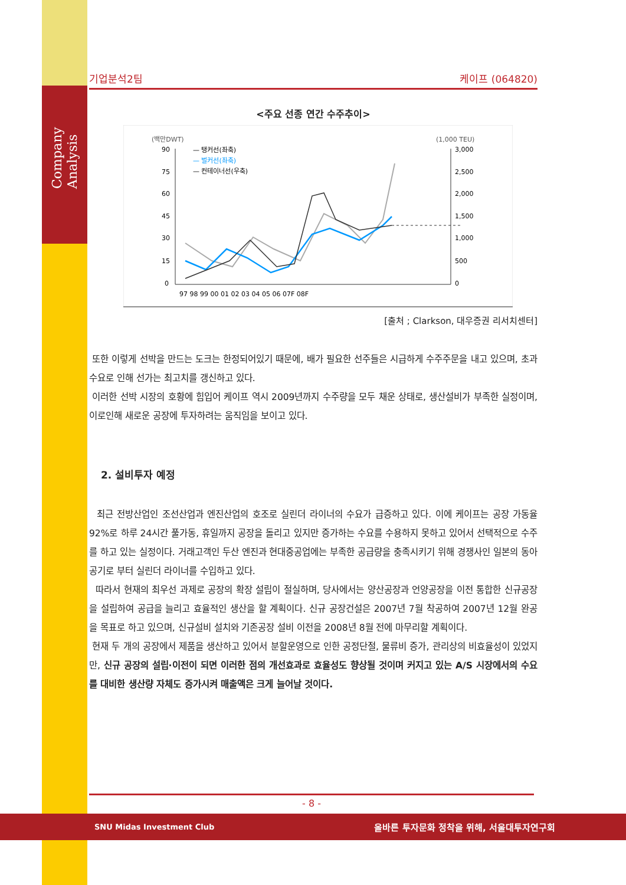Company Analysis
기업분석2팀 케이프 (064820)
<주요 선종 연간 수주추이>
(백만DWT)
(1,000 TEU)
90
75
60
45
30
15
0
3,000
2,500
2,000
1,500
1,000
500
0
97 98 99 00 01 02 03 04 05 06 07F 08F
— 탱커선(좌축)
— 벌커선(좌축)
— 컨테이너선(우축)
[출처 ; Clarkson, 대우증권 리서치센터]
또한 이렇게 선박을 만드는 도크는 한정되어있기 때문에, 배가 필요한 선주들은 시급하게 수주주문을 내고 있으며, 초과수요로 인해 선가는 최고치를 갱신하고 있다.
이러한 선박 시장의 호황에 힘입어 케이프 역시 2009년까지 수주량을 모두 채운 상태로, 생산설비가 부족한 실정이며, 이로인해 새로운 공장에 투자하려는 움직임을 보이고 있다.
2. 설비투자 예정
최근 전방산업인 조선산업과 엔진산업의 호조로 실린더 라이너의 수요가 급증하고 있다. 이에 케이프는 공장 가동율 92%로 하루 24시간 풀가동, 휴일까지 공장을 돌리고 있지만 증가하는 수요를 수용하지 못하고 있어서 선택적으로 수주를 하고 있는 실정이다. 거래고객인 두산 엔진과 현대중공업에는 부족한 공급량을 충족시키기 위해 경쟁사인 일본의 동아공기로 부터 실린더 라이너를 수입하고 있다.
따라서 현재의 최우선 과제로 공장의 확장 설립이 절실하며, 당사에서는 양산공장과 언양공장을 이전 통합한 신규공장을 설립하여 공급을 늘리고 효율적인 생산을 할 계획이다. 신규 공장건설은 2007년 7월 착공하여 2007년 12월 완공을 목표로 하고 있으며, 신규설비 설치와 기존공장 설비 이전을 2008년 8월 전에 마무리할 계획이다.
현재 두 개의 공장에서 제품을 생산하고 있어서 분할운영으로 인한 공정단절, 물류비 증가, 관리상의 비효율성이 있었지만, 신규 공장의 설립·이전이 되면 이러한 점의 개선효과로 효율성도 향상될 것이며 커지고 있는 A/S 시장에서의 수요를 대비한 생산량 자체도 증가시켜 매출액은 크게 늘어날 것이다.
- 8 -
SNU Midas Investment Club 올바른 투자문화 정착을 위해, 서울대투자연구회